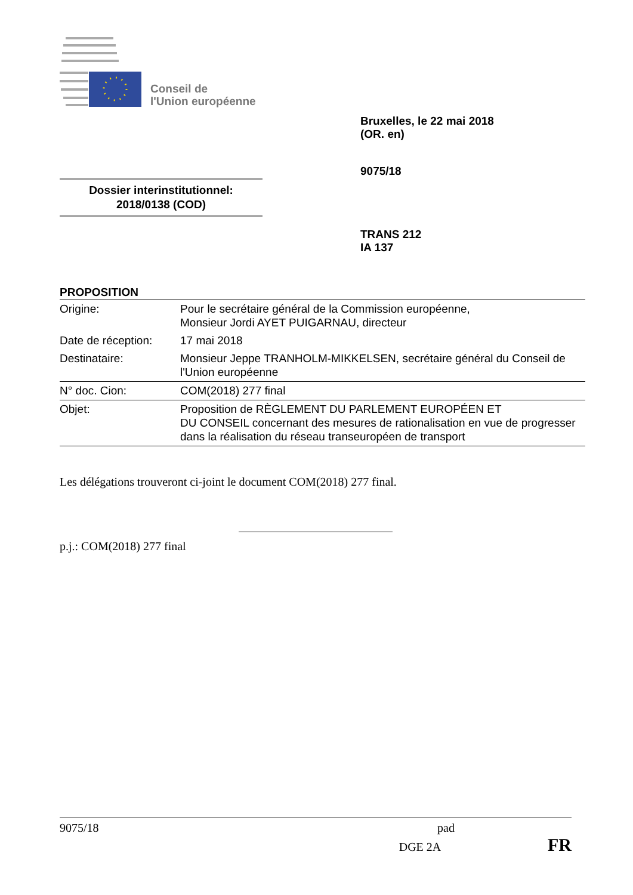Conseil de
l'Union européenne
Bruxelles, le 22 mai 2018
(OR. en)
9075/18
Dossier interinstitutionnel:
2018/0138 (COD)
TRANS 212
IA 137
PROPOSITION
| Origine: | Pour le secrétaire général de la Commission européenne, Monsieur Jordi AYET PUIGARNAU, directeur |
| Date de réception: | 17 mai 2018 |
| Destinataire: | Monsieur Jeppe TRANHOLM-MIKKELSEN, secrétaire général du Conseil de l'Union européenne |
| N° doc. Cion: | COM(2018) 277 final |
| Objet: | Proposition de RÈGLEMENT DU PARLEMENT EUROPÉEN ET DU CONSEIL concernant des mesures de rationalisation en vue de progresser dans la réalisation du réseau transeuropéen de transport |
Les délégations trouveront ci-joint le document COM(2018) 277 final.
p.j.: COM(2018) 277 final
9075/18 pad
DGE 2A FR